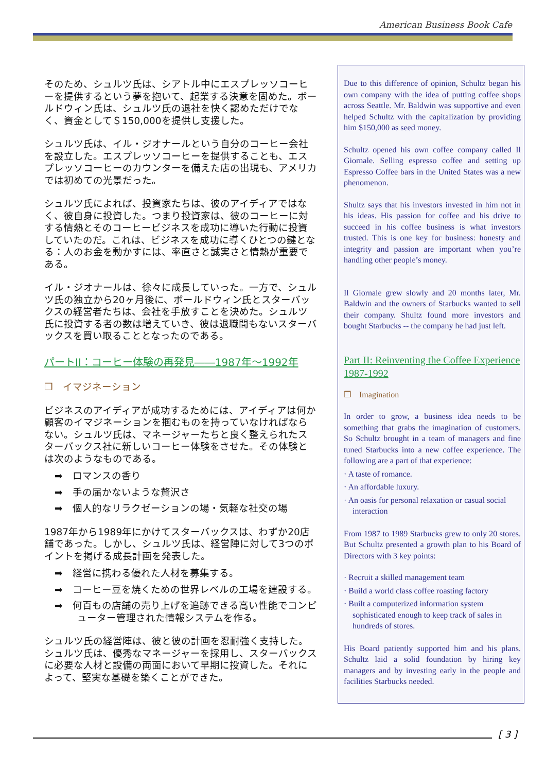American Business Book Cafe
そのため、シュルツ氏は、シアトル中にエスプレッソコーヒーを提供するという夢を抱いて、起業する決意を固めた。ボールドウィン氏は、シュルツ氏の退社を快く認めただけでなく、資金として＄150,000を提供し支援した。
シュルツ氏は、イル・ジオナールという自分のコーヒー会社を設立した。エスプレッソコーヒーを提供することも、エスプレッソコーヒーのカウンターを備えた店の出現も、アメリカでは初めての光景だった。
シュルツ氏によれば、投資家たちは、彼のアイディアではなく、彼自身に投資した。つまり投資家は、彼のコーヒーに対する情熱とそのコーヒービジネスを成功に導いた行動に投資していたのだ。これは、ビジネスを成功に導くひとつの鍵となる：人のお金を動かすには、率直さと誠実さと情熱が重要である。
イル・ジオナールは、徐々に成長していった。一方で、シュルツ氏の独立から20ヶ月後に、ボールドウィン氏とスターバックスの経営者たちは、会社を手放すことを決めた。シュルツ氏に投資する者の数は増えていき、彼は退職間もないスターバックスを買い取ることとなったのである。
パートII：コーヒー体験の再発見――1987年～1992年
❐　イマジネーション
ビジネスのアイディアが成功するためには、アイディアは何か顧客のイマジネーションを掴むものを持っていなければならない。シュルツ氏は、マネージャーたちと良く整えられたスターバックス社に新しいコーヒー体験をさせた。その体験とは次のようなものである。
➡　ロマンスの香り
➡　手の届かないような贅沢さ
➡　個人的なリラクゼーションの場・気軽な社交の場
1987年から1989年にかけてスターバックスは、わずか20店舗であった。しかし、シュルツ氏は、経営陣に対して3つのポイントを掲げる成長計画を発表した。
➡　経営に携わる優れた人材を募集する。
➡　コーヒー豆を焼くための世界レベルの工場を建設する。
➡　何百もの店舗の売り上げを追跡できる高い性能でコンピューター管理された情報システムを作る。
シュルツ氏の経営陣は、彼と彼の計画を忍耐強く支持した。シュルツ氏は、優秀なマネージャーを採用し、スターバックスに必要な人材と設備の両面において早期に投資した。それによって、堅実な基礎を築くことができた。
Due to this difference of opinion, Schultz began his own company with the idea of putting coffee shops across Seattle. Mr. Baldwin was supportive and even helped Schultz with the capitalization by providing him $150,000 as seed money.
Schultz opened his own coffee company called Il Giornale. Selling espresso coffee and setting up Espresso Coffee bars in the United States was a new phenomenon.
Shultz says that his investors invested in him not in his ideas. His passion for coffee and his drive to succeed in his coffee business is what investors trusted. This is one key for business: honesty and integrity and passion are important when you’re handling other people’s money.
Il Giornale grew slowly and 20 months later, Mr. Baldwin and the owners of Starbucks wanted to sell their company. Shultz found more investors and bought Starbucks -- the company he had just left.
Part II: Reinventing the Coffee Experience 1987-1992
❐　Imagination
In order to grow, a business idea needs to be something that grabs the imagination of customers. So Schultz brought in a team of managers and fine tuned Starbucks into a new coffee experience. The following are a part of that experience:
· A taste of romance.
· An affordable luxury.
· An oasis for personal relaxation or casual social interaction
From 1987 to 1989 Starbucks grew to only 20 stores. But Schultz presented a growth plan to his Board of Directors with 3 key points:
· Recruit a skilled management team
· Build a world class coffee roasting factory
· Built a computerized information system sophisticated enough to keep track of sales in hundreds of stores.
His Board patiently supported him and his plans. Schultz laid a solid foundation by hiring key managers and by investing early in the people and facilities Starbucks needed.
[ 3 ]